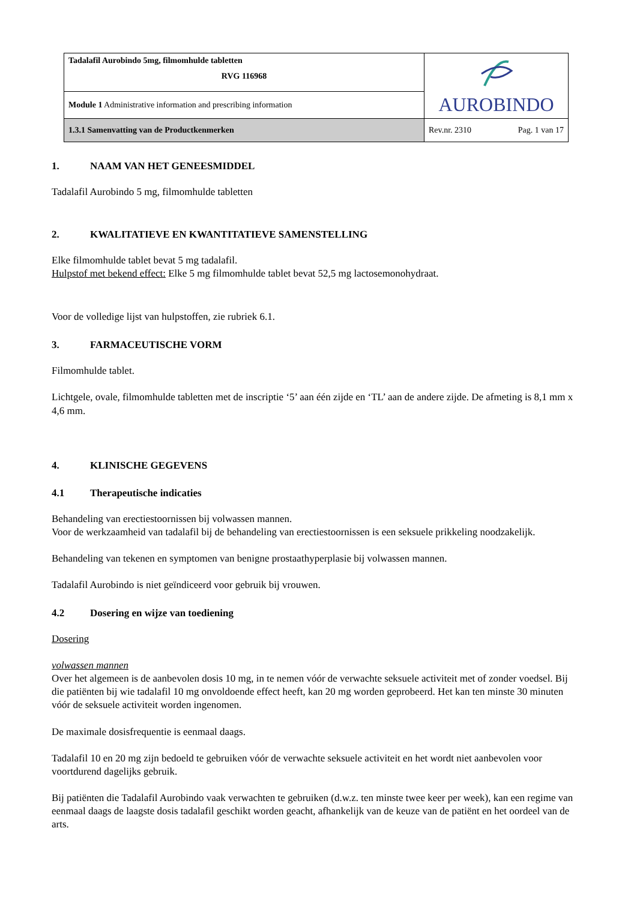| Tadalafil Aurobindo 5mg, filmomhulde tabletten RVG 116968 | AUROBINDO |
| Module 1 Administrative information and prescribing information | |
| 1.3.1 Samenvatting van de Productkenmerken | Rev.nr. 2310 Pag. 1 van 17 |
1. NAAM VAN HET GENEESMIDDEL
Tadalafil Aurobindo 5 mg, filmomhulde tabletten
2. KWALITATIEVE EN KWANTITATIEVE SAMENSTELLING
Elke filmomhulde tablet bevat 5 mg tadalafil.
Hulpstof met bekend effect: Elke 5 mg filmomhulde tablet bevat 52,5 mg lactosemonohydraat.
Voor de volledige lijst van hulpstoffen, zie rubriek 6.1.
3. FARMACEUTISCHE VORM
Filmomhulde tablet.
Lichtgele, ovale, filmomhulde tabletten met de inscriptie ‘5’ aan één zijde en ‘TL’ aan de andere zijde. De afmeting is 8,1 mm x 4,6 mm.
4. KLINISCHE GEGEVENS
4.1 Therapeutische indicaties
Behandeling van erectiestoornissen bij volwassen mannen.
Voor de werkzaamheid van tadalafil bij de behandeling van erectiestoornissen is een seksuele prikkeling noodzakelijk.
Behandeling van tekenen en symptomen van benigne prostaathyperplasie bij volwassen mannen.
Tadalafil Aurobindo is niet geïndiceerd voor gebruik bij vrouwen.
4.2 Dosering en wijze van toediening
Dosering
volwassen mannen
Over het algemeen is de aanbevolen dosis 10 mg, in te nemen vóór de verwachte seksuele activiteit met of zonder voedsel. Bij die patiënten bij wie tadalafil 10 mg onvoldoende effect heeft, kan 20 mg worden geprobeerd. Het kan ten minste 30 minuten vóór de seksuele activiteit worden ingenomen.
De maximale dosisfrequentie is eenmaal daags.
Tadalafil 10 en 20 mg zijn bedoeld te gebruiken vóór de verwachte seksuele activiteit en het wordt niet aanbevolen voor voortdurend dagelijks gebruik.
Bij patiënten die Tadalafil Aurobindo vaak verwachten te gebruiken (d.w.z. ten minste twee keer per week), kan een regime van eenmaal daags de laagste dosis tadalafil geschikt worden geacht, afhankelijk van de keuze van de patiënt en het oordeel van de arts.